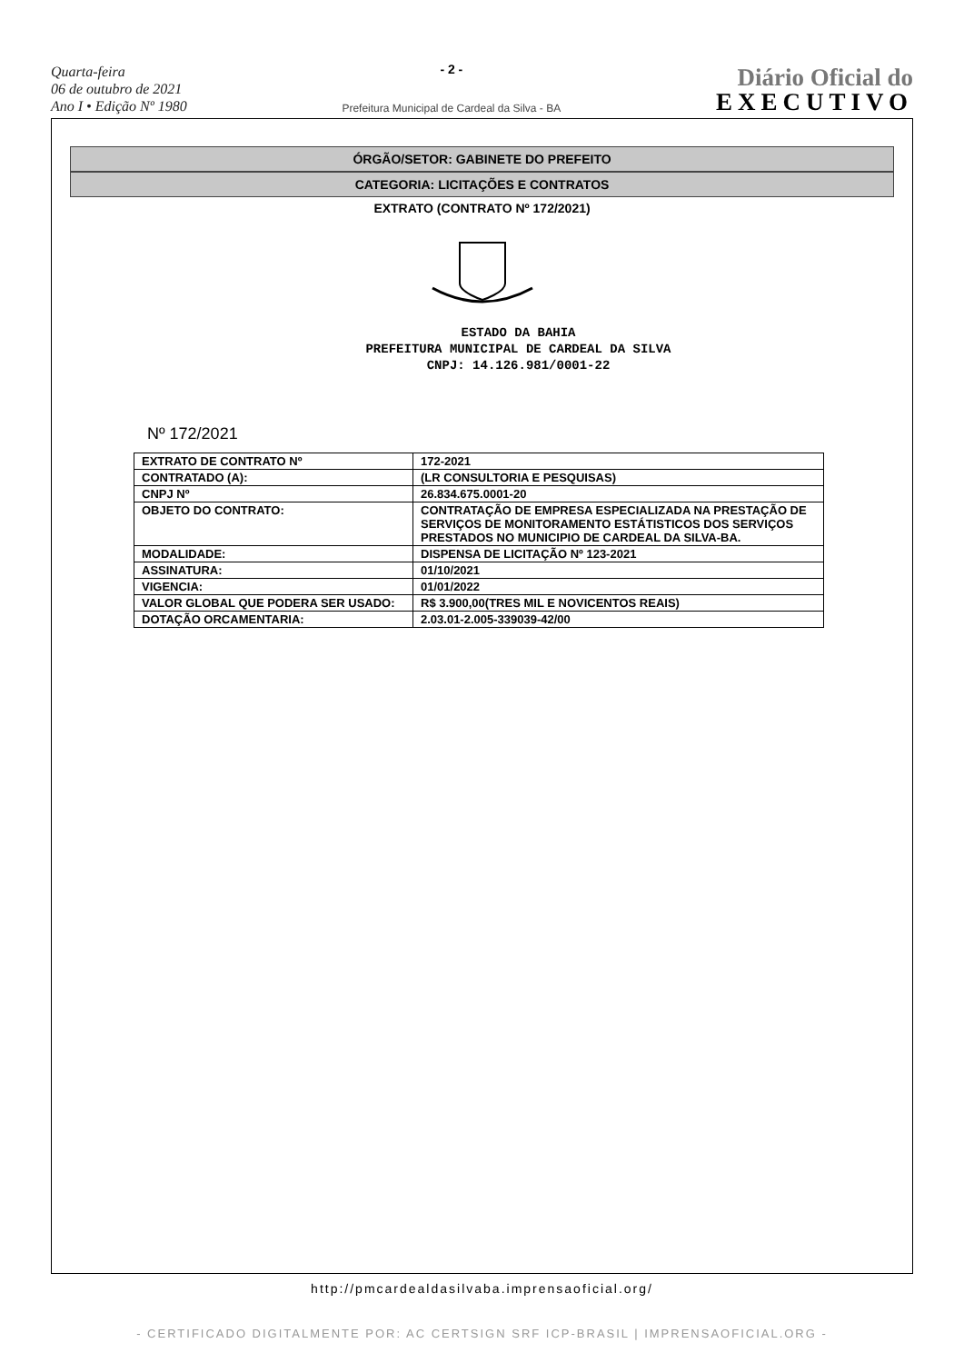Quarta-feira
06 de outubro de 2021
Ano I • Edição Nº 1980
- 2 -
Prefeitura Municipal de Cardeal da Silva - BA
Diário Oficial do
EXECUTIVO
ÓRGÃO/SETOR: GABINETE DO PREFEITO
CATEGORIA: LICITAÇÕES E CONTRATOS
EXTRATO (CONTRATO Nº 172/2021)
ESTADO DA BAHIA
PREFEITURA MUNICIPAL DE CARDEAL DA SILVA
CNPJ: 14.126.981/0001-22
Nº 172/2021
| EXTRATO DE CONTRATO Nº | 172-2021 |
| CONTRATADO (A): | (LR CONSULTORIA E PESQUISAS) |
| CNPJ Nº | 26.834.675.0001-20 |
| OBJETO DO CONTRATO: | CONTRATAÇÃO DE EMPRESA ESPECIALIZADA NA PRESTAÇÃO DE SERVIÇOS DE MONITORAMENTO ESTÁTISTICOS DOS SERVIÇOS PRESTADOS NO MUNICIPIO DE CARDEAL DA SILVA-BA. |
| MODALIDADE: | DISPENSA DE LICITAÇÃO Nº 123-2021 |
| ASSINATURA: | 01/10/2021 |
| VIGENCIA: | 01/01/2022 |
| VALOR GLOBAL QUE PODERA SER USADO: | R$ 3.900,00(TRES MIL E NOVICENTOS REAIS) |
| DOTAÇÃO ORCAMENTARIA: | 2.03.01-2.005-339039-42/00 |
http://pmcardealdasilvaba.imprensaoficial.org/
- CERTIFICADO DIGITALMENTE POR: AC CERTSIGN SRF ICP-BRASIL | IMPRENSAOFICIAL.ORG -